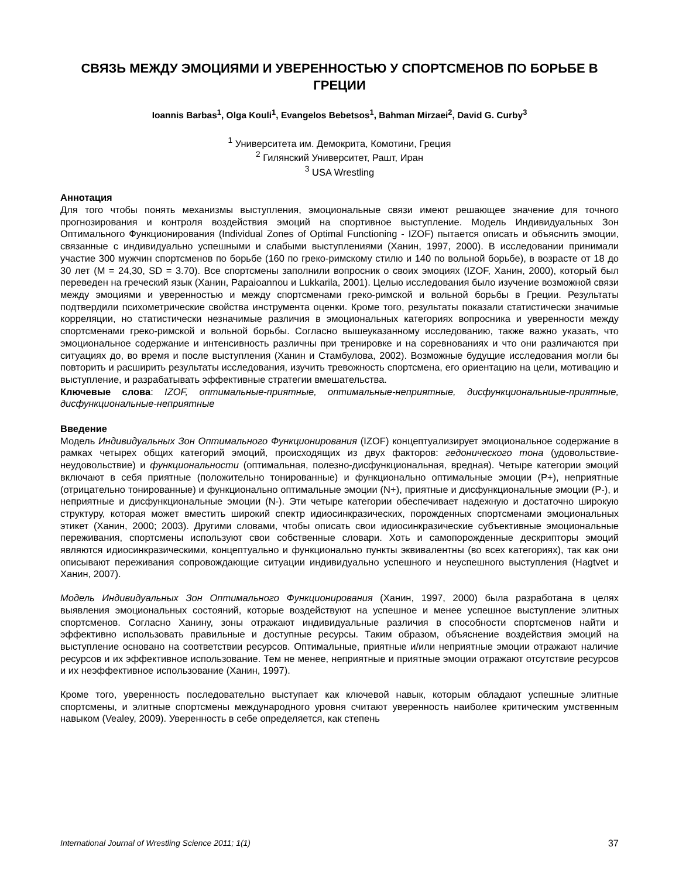СВЯЗЬ МЕЖДУ ЭМОЦИЯМИ И УВЕРЕННОСТЬЮ У СПОРТСМЕНОВ ПО БОРЬБЕ В ГРЕЦИИ
Ioannis Barbas<sup>1</sup>, Olga Kouli<sup>1</sup>, Evangelos Bebetsos<sup>1</sup>, Bahman Mirzaei<sup>2</sup>, David G. Curby<sup>3</sup>
<sup>1</sup> Университета им. Демокрита, Комотини, Греция
<sup>2</sup> Гилянский Университет, Рашт, Иран
<sup>3</sup> USA Wrestling
Аннотация
Для того чтобы понять механизмы выступления, эмоциональные связи имеют решающее значение для точного прогнозирования и контроля воздействия эмоций на спортивное выступление. Модель Индивидуальных Зон Оптимального Функционирования (Individual Zones of Optimal Functioning - IZOF) пытается описать и объяснить эмоции, связанные с индивидуально успешными и слабыми выступлениями (Ханин, 1997, 2000). В исследовании принимали участие 300 мужчин спортсменов по борьбе (160 по греко-римскому стилю и 140 по вольной борьбе), в возрасте от 18 до 30 лет (M = 24,30, SD = 3.70). Все спортсмены заполнили вопросник о своих эмоциях (IZOF, Ханин, 2000), который был переведен на греческий язык (Ханин, Papaioannou и Lukkarila, 2001). Целью исследования было изучение возможной связи между эмоциями и уверенностью и между спортсменами греко-римской и вольной борьбы в Греции. Результаты подтвердили психометрические свойства инструмента оценки. Кроме того, результаты показали статистически значимые корреляции, но статистически незначимые различия в эмоциональных категориях вопросника и уверенности между спортсменами греко-римской и вольной борьбы. Согласно вышеуказанному исследованию, также важно указать, что эмоциональное содержание и интенсивность различны при тренировке и на соревнованиях и что они различаются при ситуациях до, во время и после выступления (Ханин и Стамбулова, 2002). Возможные будущие исследования могли бы повторить и расширить результаты исследования, изучить тревожность спортсмена, его ориентацию на цели, мотивацию и выступление, и разрабатывать эффективные стратегии вмешательства.
Ключевые слова: IZOF, оптимальные-приятные, оптимальные-неприятные, дисфункциональниые-приятные, дисфункциональные-неприятные
Введение
Модель Индивидуальных Зон Оптимального Функционирования (IZOF) концептуализирует эмоциональное содержание в рамках четырех общих категорий эмоций, происходящих из двух факторов: гедонического тона (удовольствие-неудовольствие) и функциональности (оптимальная, полезно-дисфункциональная, вредная). Четыре категории эмоций включают в себя приятные (положительно тонированные) и функционально оптимальные эмоции (P+), неприятные (отрицательно тонированные) и функционально оптимальные эмоции (N+), приятные и дисфункциональные эмоции (P-), и неприятные и дисфункциональные эмоции (N-). Эти четыре категории обеспечивает надежную и достаточно широкую структуру, которая может вместить широкий спектр идиосинкразических, порожденных спортсменами эмоциональных этикет (Ханин, 2000; 2003). Другими словами, чтобы описать свои идиосинкразические субъективные эмоциональные переживания, спортсмены используют свои собственные словари. Хоть и самопорожденные дескрипторы эмоций являются идиосинкразическими, концептуально и функционально пункты эквивалентны (во всех категориях), так как они описывают переживания сопровождающие ситуации индивидуально успешного и неуспешного выступления (Hagtvet и Ханин, 2007).
Модель Индивидуальных Зон Оптимального Функционирования (Ханин, 1997, 2000) была разработана в целях выявления эмоциональных состояний, которые воздействуют на успешное и менее успешное выступление элитных спортсменов. Согласно Ханину, зоны отражают индивидуальные различия в способности спортсменов найти и эффективно использовать правильные и доступные ресурсы. Таким образом, объяснение воздействия эмоций на выступление основано на соответствии ресурсов. Оптимальные, приятные и/или неприятные эмоции отражают наличие ресурсов и их эффективное использование. Тем не менее, неприятные и приятные эмоции отражают отсутствие ресурсов и их неэффективное использование (Ханин, 1997).
Кроме того, уверенность последовательно выступает как ключевой навык, которым обладают успешные элитные спортсмены, и элитные спортсмены международного уровня считают уверенность наиболее критическим умственным навыком (Vealey, 2009). Уверенность в себе определяется, как степень
International Journal of Wrestling Science 2011; 1(1) 37